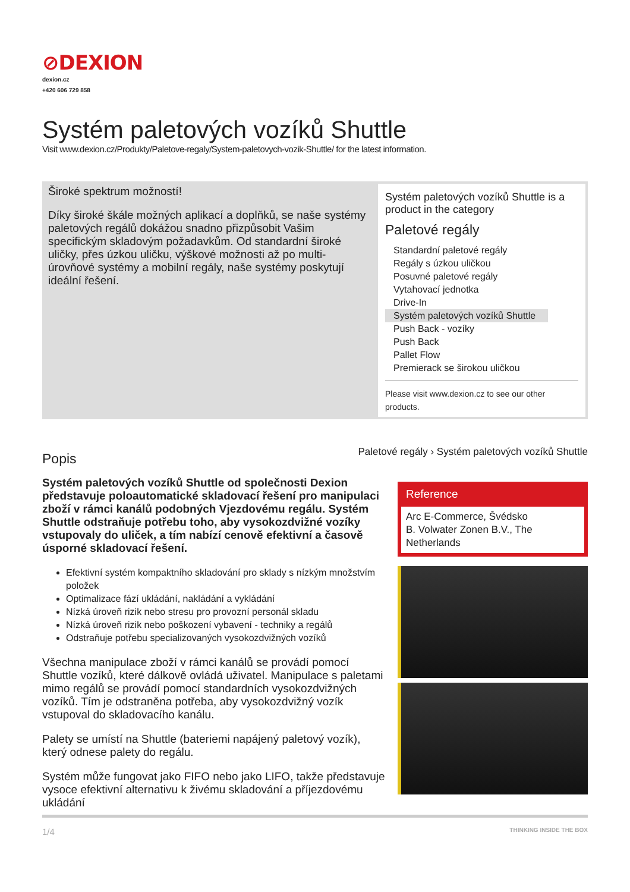⊘DEXION
dexion.cz
+420 606 729 858
Systém paletových vozíků Shuttle
Visit www.dexion.cz/Produkty/Paletove-regaly/System-paletovych-vozik-Shuttle/ for the latest information.
Široké spektrum možností!
Díky široké škále možných aplikací a doplňků, se naše systémy paletových regálů dokážou snadno přizpůsobit Vašim specifickým skladovým požadavkům. Od standardní široké uličky, přes úzkou uličku, výškové možnosti až po multi-úrovňové systémy a mobilní regály, naše systémy poskytují ideální řešení.
Systém paletových vozíků Shuttle is a product in the category
Paletové regály
Standardní paletové regály
Regály s úzkou uličkou
Posuvné paletové regály
Vytahovací jednotka
Drive-In
Systém paletových vozíků Shuttle
Push Back - vozíky
Push Back
Pallet Flow
Premierack se širokou uličkou
Please visit www.dexion.cz to see our other products.
Popis
Systém paletových vozíků Shuttle od společnosti Dexion představuje poloautomatické skladovací řešení pro manipulaci zboží v rámci kanálů podobných Vjezdovému regálu. Systém Shuttle odstraňuje potřebu toho, aby vysokozdvižné vozíky vstupovaly do uliček, a tím nabízí cenově efektivní a časově úsporné skladovací řešení.
Efektivní systém kompaktního skladování pro sklady s nízkým množstvím položek
Optimalizace fází ukládání, nakládání a vykládání
Nízká úroveň rizik nebo stresu pro provozní personál skladu
Nízká úroveň rizik nebo poškození vybavení - techniky a regálů
Odstraňuje potřebu specializovaných vysokozdvižných vozíků
Všechna manipulace zboží v rámci kanálů se provádí pomocí Shuttle vozíků, které dálkově ovládá uživatel. Manipulace s paletami mimo regálů se provádí pomocí standardních vysokozdvižných vozíků. Tím je odstraněna potřeba, aby vysokozdvižný vozík vstupoval do skladovacího kanálu.
Palety se umístí na Shuttle (bateriemi napájený paletový vozík), který odnese palety do regálu.
Systém může fungovat jako FIFO nebo jako LIFO, takže představuje vysoce efektivní alternativu k živému skladování a příjezdovému ukládání
Paletové regály › Systém paletových vozíků Shuttle
Reference
Arc E-Commerce, Švédsko
B. Volwater Zonen B.V., The Netherlands
1/4 THINKING INSIDE THE BOX